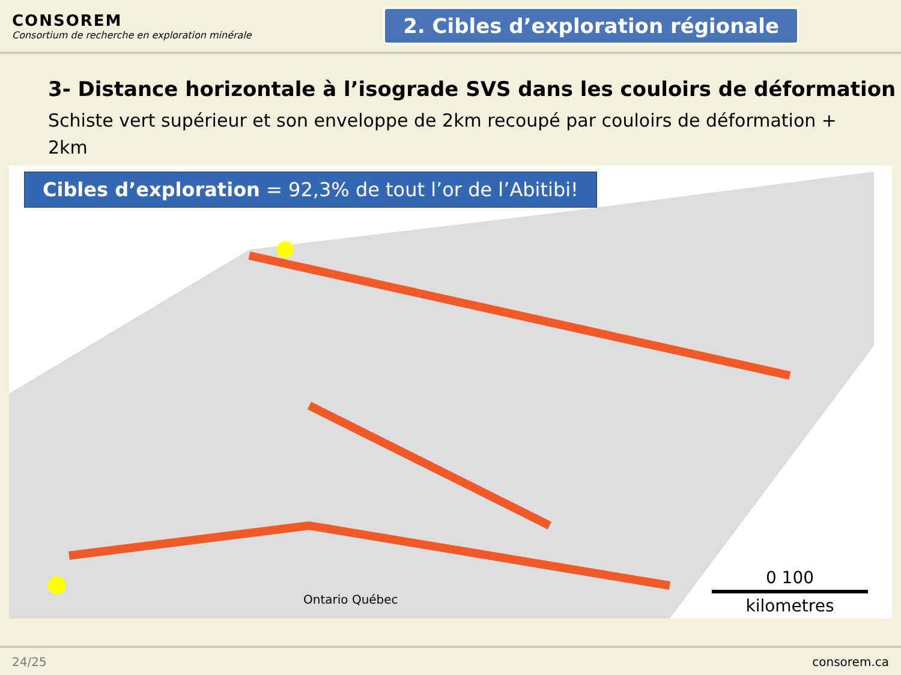CONSOREM
Consortium de recherche en exploration minérale
2. Cibles d’exploration régionale
3- Distance horizontale à l’isograde SVS dans les couloirs de déformation
Schiste vert supérieur et son enveloppe de 2km recoupé par couloirs de déformation + 2km
Cibles d’exploration = 92,3% de tout l’or de l’Abitibi!
Ontario Québec
0 100
kilometres
24/25 consorem.ca